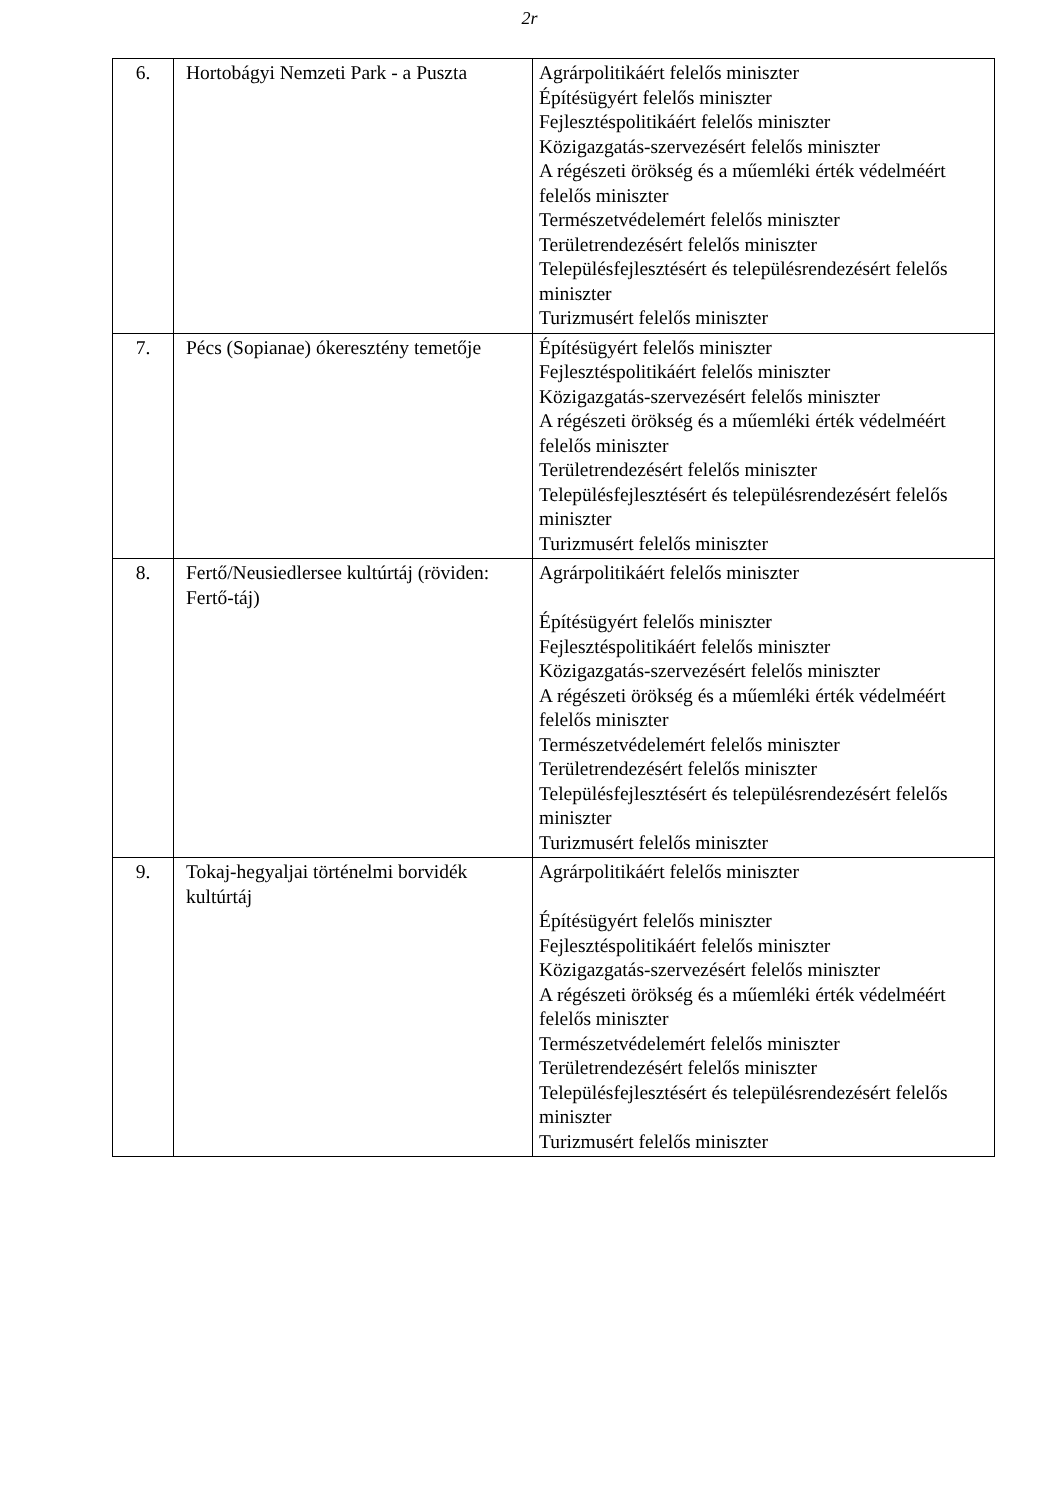2r
| 6. | Hortobágyi Nemzeti Park - a Puszta | Agrárpolitikáért felelős miniszter Építésügyért felelős miniszter Fejlesztéspolitikáért felelős miniszter Közigazgatás-szervezésért felelős miniszter A régészeti örökség és a műemléki érték védelméért felelős miniszter Természetvédelemért felelős miniszter Területrendezésért felelős miniszter Településfejlesztésért és településrendezésért felelős miniszter Turizmusért felelős miniszter |
| 7. | Pécs (Sopianae) ókeresztény temetője | Építésügyért felelős miniszter Fejlesztéspolitikáért felelős miniszter Közigazgatás-szervezésért felelős miniszter A régészeti örökség és a műemléki érték védelméért felelős miniszter Területrendezésért felelős miniszter Településfejlesztésért és településrendezésért felelős miniszter Turizmusért felelős miniszter |
| 8. | Fertő/Neusiedlersee kultúrtáj (röviden: Fertő-táj) | Agrárpolitikáért felelős miniszter Építésügyért felelős miniszter Fejlesztéspolitikáért felelős miniszter Közigazgatás-szervezésért felelős miniszter A régészeti örökség és a műemléki érték védelméért felelős miniszter Természetvédelemért felelős miniszter Területrendezésért felelős miniszter Településfejlesztésért és településrendezésért felelős miniszter Turizmusért felelős miniszter |
| 9. | Tokaj-hegyaljai történelmi borvidék kultúrtáj | Agrárpolitikáért felelős miniszter Építésügyért felelős miniszter Fejlesztéspolitikáért felelős miniszter Közigazgatás-szervezésért felelős miniszter A régészeti örökség és a műemléki érték védelméért felelős miniszter Természetvédelemért felelős miniszter Területrendezésért felelős miniszter Településfejlesztésért és településrendezésért felelős miniszter Turizmusért felelős miniszter |